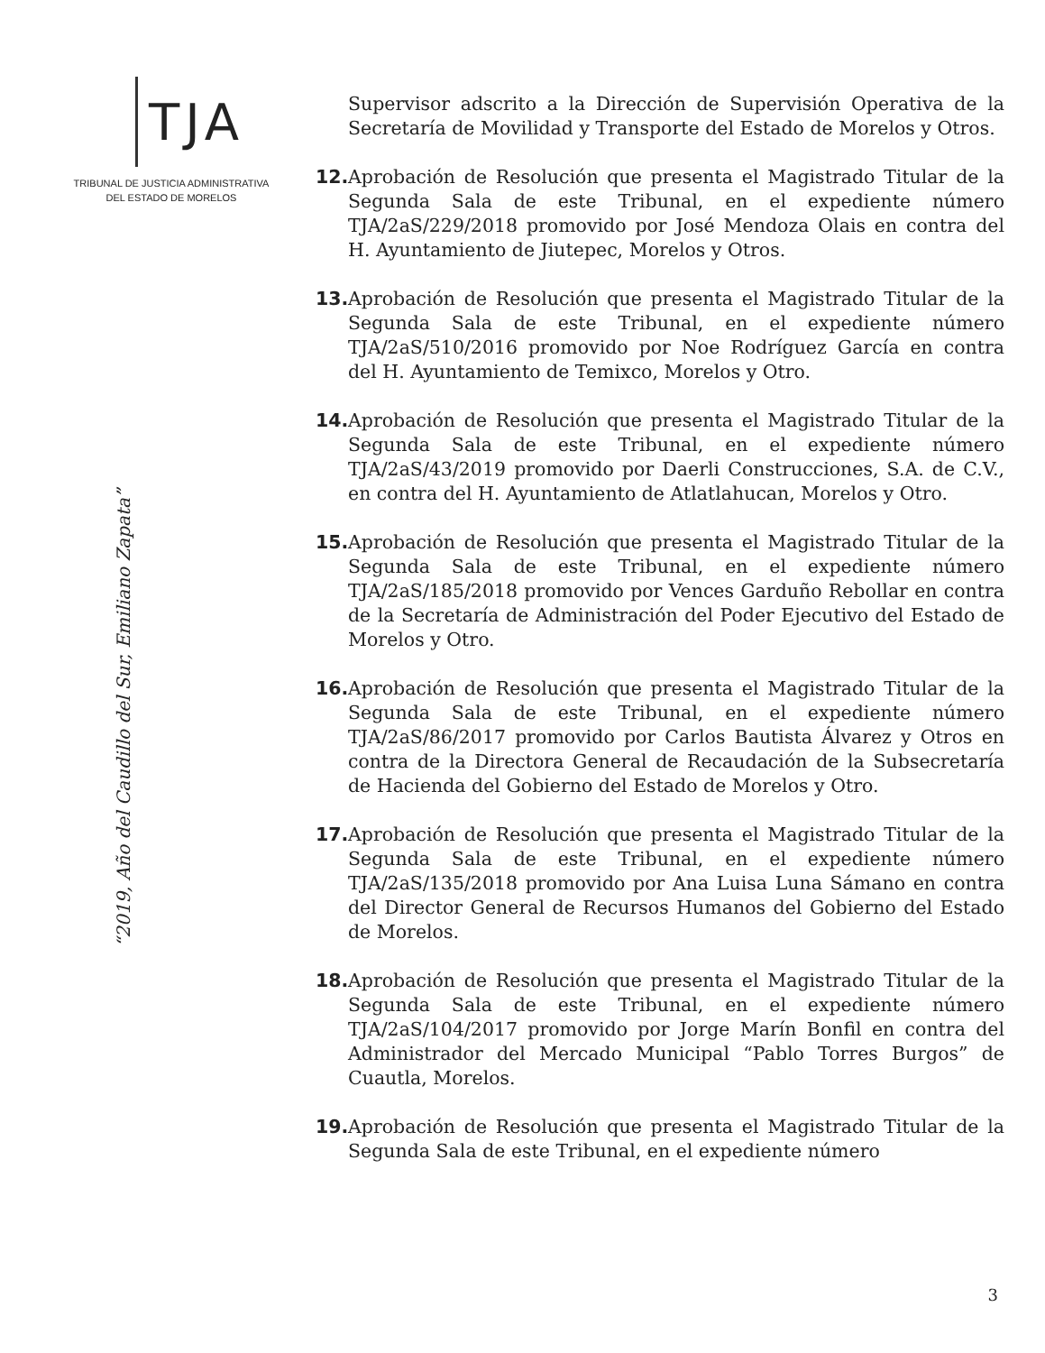TJA
TRIBUNAL DE JUSTICIA ADMINISTRATIVA
DEL ESTADO DE MORELOS
“2019, Año del Caudillo del Sur, Emiliano Zapata”
Supervisor adscrito a la Dirección de Supervisión Operativa de la Secretaría de Movilidad y Transporte del Estado de Morelos y Otros.
12.
Aprobación de Resolución que presenta el Magistrado Titular de la Segunda Sala de este Tribunal, en el expediente número TJA/2aS/229/2018 promovido por José Mendoza Olais en contra del H. Ayuntamiento de Jiutepec, Morelos y Otros.
13.
Aprobación de Resolución que presenta el Magistrado Titular de la Segunda Sala de este Tribunal, en el expediente número TJA/2aS/510/2016 promovido por Noe Rodríguez García en contra del H. Ayuntamiento de Temixco, Morelos y Otro.
14.
Aprobación de Resolución que presenta el Magistrado Titular de la Segunda Sala de este Tribunal, en el expediente número TJA/2aS/43/2019 promovido por Daerli Construcciones, S.A. de C.V., en contra del H. Ayuntamiento de Atlatlahucan, Morelos y Otro.
15.
Aprobación de Resolución que presenta el Magistrado Titular de la Segunda Sala de este Tribunal, en el expediente número TJA/2aS/185/2018 promovido por Vences Garduño Rebollar en contra de la Secretaría de Administración del Poder Ejecutivo del Estado de Morelos y Otro.
16.
Aprobación de Resolución que presenta el Magistrado Titular de la Segunda Sala de este Tribunal, en el expediente número TJA/2aS/86/2017 promovido por Carlos Bautista Álvarez y Otros en contra de la Directora General de Recaudación de la Subsecretaría de Hacienda del Gobierno del Estado de Morelos y Otro.
17.
Aprobación de Resolución que presenta el Magistrado Titular de la Segunda Sala de este Tribunal, en el expediente número TJA/2aS/135/2018 promovido por Ana Luisa Luna Sámano en contra del Director General de Recursos Humanos del Gobierno del Estado de Morelos.
18.
Aprobación de Resolución que presenta el Magistrado Titular de la Segunda Sala de este Tribunal, en el expediente número TJA/2aS/104/2017 promovido por Jorge Marín Bonfil en contra del Administrador del Mercado Municipal “Pablo Torres Burgos” de Cuautla, Morelos.
19.
Aprobación de Resolución que presenta el Magistrado Titular de la Segunda Sala de este Tribunal, en el expediente número
3